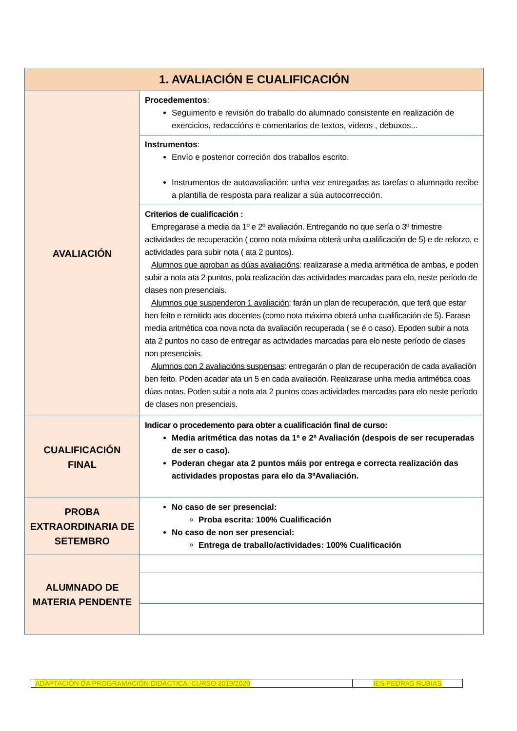| 1. AVALIACIÓN E CUALIFICACIÓN | |
| --- | --- |
| AVALIACIÓN | Procedementos : Seguimento e revisión do traballo do alumnado consistente en realización de exercicios, redaccións e comentarios de textos, vídeos , debuxos... |
| | Instrumentos : Envío e posterior correción dos traballos escrito. Instrumentos de autoavaliación: unha vez entregadas as tarefas o alumnado recibe a plantilla de resposta para realizar a súa autocorrección. |
| | Criterios de cualificación : Empregarase a media da 1º e 2º avaliación. Entregando no que sería o 3º trimestre actividades de recuperación ( como nota máxima obterá unha cualificación de 5) e de reforzo, e actividades para subir nota ( ata 2 puntos). Alumnos que aproban as dúas avaliacións : realizarase a media aritmética de ambas, e poden subir a nota ata 2 puntos, pola realización das actividades marcadas para elo, neste período de clases non presenciais. Alumnos que suspenderon 1 avaliación : farán un plan de recuperación, que terá que estar ben feito e remitido aos docentes (como nota máxima obterá unha cualificación de 5). Farase media aritmética coa nova nota da avaliación recuperada ( se é o caso). Epoden subir a nota ata 2 puntos no caso de entregar as actividades marcadas para elo neste período de clases non presenciais. Alumnos con 2 avaliacións suspensas : entregarán o plan de recuperación de cada avaliación ben feito. Poden acadar ata un 5 en cada avaliación. Realizarase unha media aritmética coas dúas notas. Poden subir a nota ata 2 puntos coas actividades marcadas para elo neste período de clases non presenciais. |
| CUALIFICACIÓN FINAL | Indicar o procedemento para obter a cualificación final de curso: Media aritmética das notas da 1ª e 2ª Avaliación (despois de ser recuperadas de ser o caso). Poderan chegar ata 2 puntos máis por entrega e correcta realización das actividades propostas para elo da 3ªAvaliación. |
| PROBA EXTRAORDINARIA DE SETEMBRO | No caso de ser presencial: Proba escrita: 100% Cualificación No caso de non ser presencial: Entrega de traballo/actividades: 100% Cualificación |
| ALUMNADO DE MATERIA PENDENTE | |
| ADAPTACIÓN DA PROGRAMACIÓN DIDÁCTICA. CURSO 2019/2020 | IES PEDRAS RUBIAS |